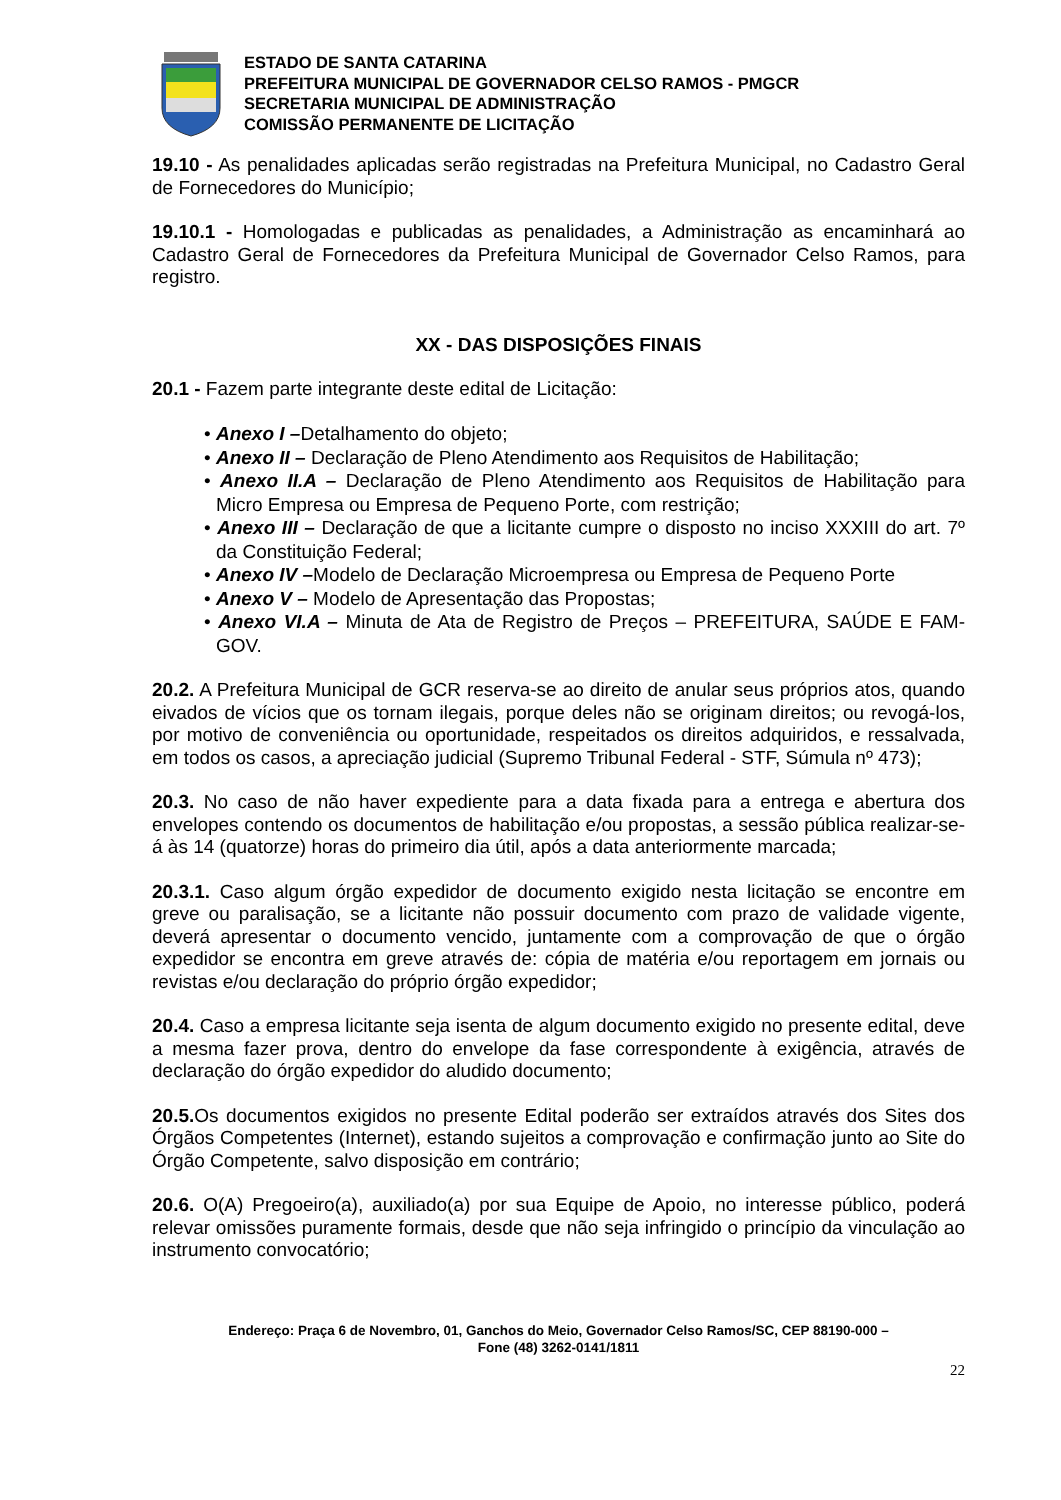ESTADO DE SANTA CATARINA
PREFEITURA MUNICIPAL DE GOVERNADOR CELSO RAMOS - PMGCR
SECRETARIA MUNICIPAL DE ADMINISTRAÇÃO
COMISSÃO PERMANENTE DE LICITAÇÃO
19.10 - As penalidades aplicadas serão registradas na Prefeitura Municipal, no Cadastro Geral de Fornecedores do Município;
19.10.1 - Homologadas e publicadas as penalidades, a Administração as encaminhará ao Cadastro Geral de Fornecedores da Prefeitura Municipal de Governador Celso Ramos, para registro.
XX - DAS DISPOSIÇÕES FINAIS
20.1 - Fazem parte integrante deste edital de Licitação:
• Anexo I –Detalhamento do objeto;
• Anexo II – Declaração de Pleno Atendimento aos Requisitos de Habilitação;
• Anexo II.A – Declaração de Pleno Atendimento aos Requisitos de Habilitação para Micro Empresa ou Empresa de Pequeno Porte, com restrição;
• Anexo III – Declaração de que a licitante cumpre o disposto no inciso XXXIII do art. 7º da Constituição Federal;
• Anexo IV –Modelo de Declaração Microempresa ou Empresa de Pequeno Porte
• Anexo V – Modelo de Apresentação das Propostas;
• Anexo VI.A – Minuta de Ata de Registro de Preços – PREFEITURA, SAÚDE E FAM-GOV.
20.2. A Prefeitura Municipal de GCR reserva-se ao direito de anular seus próprios atos, quando eivados de vícios que os tornam ilegais, porque deles não se originam direitos; ou revogá-los, por motivo de conveniência ou oportunidade, respeitados os direitos adquiridos, e ressalvada, em todos os casos, a apreciação judicial (Supremo Tribunal Federal - STF, Súmula nº 473);
20.3. No caso de não haver expediente para a data fixada para a entrega e abertura dos envelopes contendo os documentos de habilitação e/ou propostas, a sessão pública realizar-se-á às 14 (quatorze) horas do primeiro dia útil, após a data anteriormente marcada;
20.3.1. Caso algum órgão expedidor de documento exigido nesta licitação se encontre em greve ou paralisação, se a licitante não possuir documento com prazo de validade vigente, deverá apresentar o documento vencido, juntamente com a comprovação de que o órgão expedidor se encontra em greve através de: cópia de matéria e/ou reportagem em jornais ou revistas e/ou declaração do próprio órgão expedidor;
20.4. Caso a empresa licitante seja isenta de algum documento exigido no presente edital, deve a mesma fazer prova, dentro do envelope da fase correspondente à exigência, através de declaração do órgão expedidor do aludido documento;
20.5. Os documentos exigidos no presente Edital poderão ser extraídos através dos Sites dos Órgãos Competentes (Internet), estando sujeitos a comprovação e confirmação junto ao Site do Órgão Competente, salvo disposição em contrário;
20.6. O(A) Pregoeiro(a), auxiliado(a) por sua Equipe de Apoio, no interesse público, poderá relevar omissões puramente formais, desde que não seja infringido o princípio da vinculação ao instrumento convocatório;
Endereço: Praça 6 de Novembro, 01, Ganchos do Meio, Governador Celso Ramos/SC, CEP 88190-000 –
Fone (48) 3262-0141/1811
22